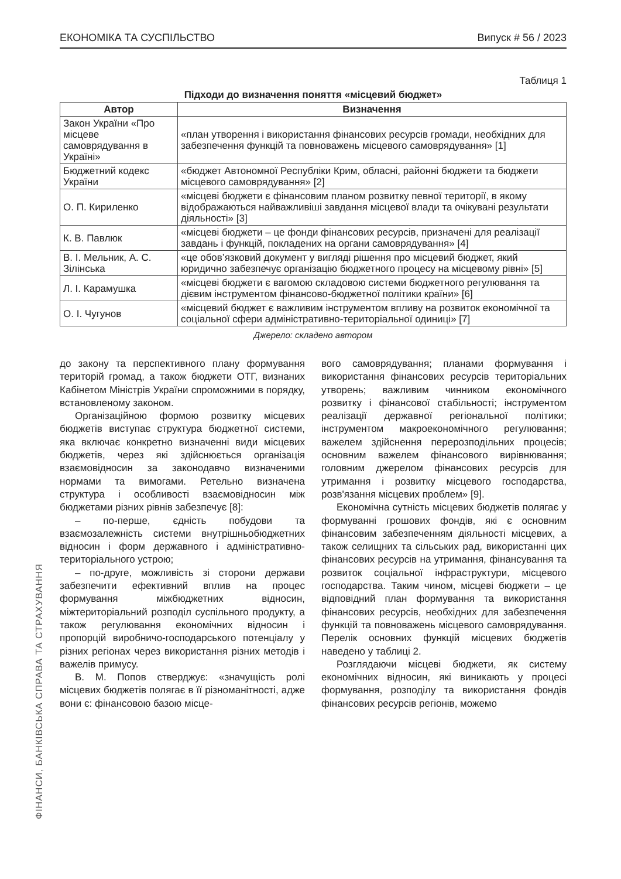ЕКОНОМІКА ТА СУСПІЛЬСТВО Випуск # 56 / 2023
ФІНАНСИ, БАНКІВСЬКА СПРАВА ТА СТРАХУВАННЯ
Таблиця 1
Підходи до визначення поняття «місцевий бюджет»
| Автор | Визначення |
| --- | --- |
| Закон України «Про місцеве самоврядування в Україні» | «план утворення і використання фінансових ресурсів громади, необхідних для забезпечення функцій та повноважень місцевого самоврядування» [1] |
| Бюджетний кодекс України | «бюджет Автономної Республіки Крим, обласні, районні бюджети та бюджети місцевого самоврядування» [2] |
| О. П. Кириленко | «місцеві бюджети є фінансовим планом розвитку певної території, в якому відображаються найважливіші завдання місцевої влади та очікувані результати діяльності» [3] |
| К. В. Павлюк | «місцеві бюджети – це фонди фінансових ресурсів, призначені для реалізації завдань і функцій, покладених на органи самоврядування» [4] |
| В. І. Мельник, А. С. Зілінська | «це обов’язковий документ у вигляді рішення про місцевий бюджет, який юридично забезпечує організацію бюджетного процесу на місцевому рівні» [5] |
| Л. І. Карамушка | «місцеві бюджети є вагомою складовою системи бюджетного регулювання та дієвим інструментом фінансово-бюджетної політики країни» [6] |
| О. І. Чугунов | «місцевий бюджет є важливим інструментом впливу на розвиток економічної та соціальної сфери адміністративно-територіальної одиниці» [7] |
Джерело: складено автором
до закону та перспективного плану формування територій громад, а також бюджети ОТГ, визнаних Кабінетом Міністрів України спроможними в порядку, встановленому законом.
Організаційною формою розвитку місцевих бюджетів виступає структура бюджетної системи, яка включає конкретно визначенні види місцевих бюджетів, через які здійснюється організація взаємовідносин за законодавчо визначеними нормами та вимогами. Ретельно визначена структура і особливості взаємовідносин між бюджетами різних рівнів забезпечує [8]:
– по-перше, єдність побудови та взаємозалежність системи внутрішньобюджетних відносин і форм державного і адміністративно-територіального устрою;
– по-друге, можливість зі сторони держави забезпечити ефективний вплив на процес формування міжбюджетних відносин, міжтериторіальний розподіл суспільного продукту, а також регулювання економічних відносин і пропорцій виробничо-господарського потенціалу у різних регіонах через використання різних методів і важелів примусу.
В. М. Попов стверджує: «значущість ролі місцевих бюджетів полягає в її різноманітності, адже вони є: фінансовою базою місце-
вого самоврядування; планами формування і використання фінансових ресурсів територіальних утворень; важливим чинником економічного розвитку і фінансової стабільності; інструментом реалізації державної регіональної політики; інструментом макроекономічного регулювання; важелем здійснення перерозподільних процесів; основним важелем фінансового вирівнювання; головним джерелом фінансових ресурсів для утримання і розвитку місцевого господарства, розв'язання місцевих проблем» [9].
Економічна сутність місцевих бюджетів полягає у формуванні грошових фондів, які є основним фінансовим забезпеченням діяльності місцевих, а також селищних та сільських рад, використанні цих фінансових ресурсів на утримання, фінансування та розвиток соціальної інфраструктури, місцевого господарства. Таким чином, місцеві бюджети – це відповідний план формування та використання фінансових ресурсів, необхідних для забезпечення функцій та повноважень місцевого самоврядування. Перелік основних функцій місцевих бюджетів наведено у таблиці 2.
Розглядаючи місцеві бюджети, як систему економічних відносин, які виникають у процесі формування, розподілу та використання фондів фінансових ресурсів регіонів, можемо